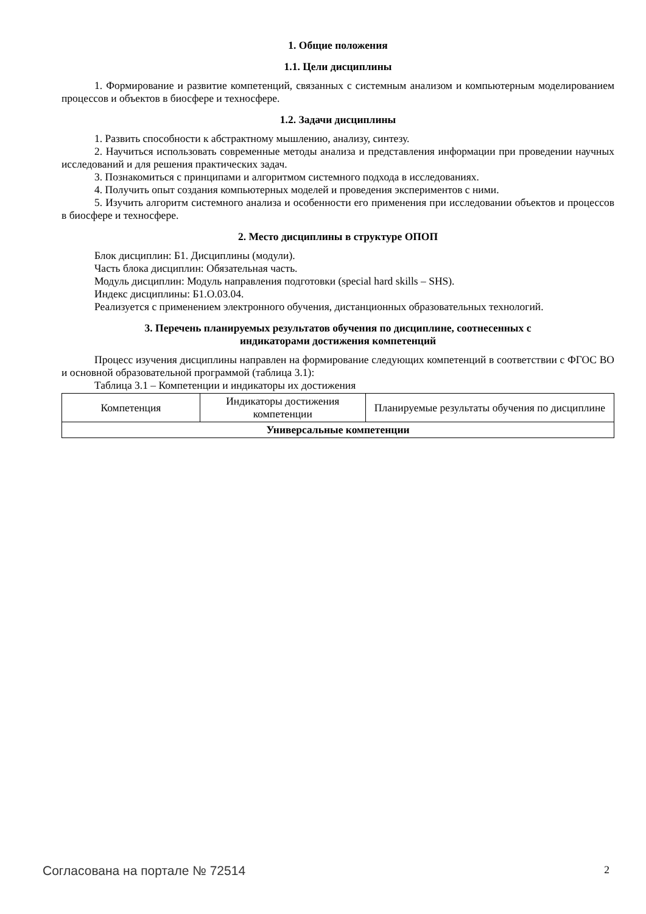1. Общие положения
1.1. Цели дисциплины
1. Формирование и развитие компетенций, связанных с системным анализом и компьютерным моделированием процессов и объектов в биосфере и техносфере.
1.2. Задачи дисциплины
1. Развить способности к абстрактному мышлению, анализу, синтезу.
2. Научиться использовать современные методы анализа и представления информации при проведении научных исследований и для решения практических задач.
3. Познакомиться с принципами и алгоритмом системного подхода в исследованиях.
4. Получить опыт создания компьютерных моделей и проведения экспериментов с ними.
5. Изучить алгоритм системного анализа и особенности его применения при исследовании объектов и процессов в биосфере и техносфере.
2. Место дисциплины в структуре ОПОП
Блок дисциплин: Б1. Дисциплины (модули).
Часть блока дисциплин: Обязательная часть.
Модуль дисциплин: Модуль направления подготовки (special hard skills – SHS).
Индекс дисциплины: Б1.О.03.04.
Реализуется с применением электронного обучения, дистанционных образовательных технологий.
3. Перечень планируемых результатов обучения по дисциплине, соотнесенных с
индикаторами достижения компетенций
Процесс изучения дисциплины направлен на формирование следующих компетенций в соответствии с ФГОС ВО и основной образовательной программой (таблица 3.1):
Таблица 3.1 – Компетенции и индикаторы их достижения
| Компетенция | Индикаторы достижения компетенции | Планируемые результаты обучения по дисциплине |
| --- | --- | --- |
| Универсальные компетенции | | |
Согласована на портале № 72514 2